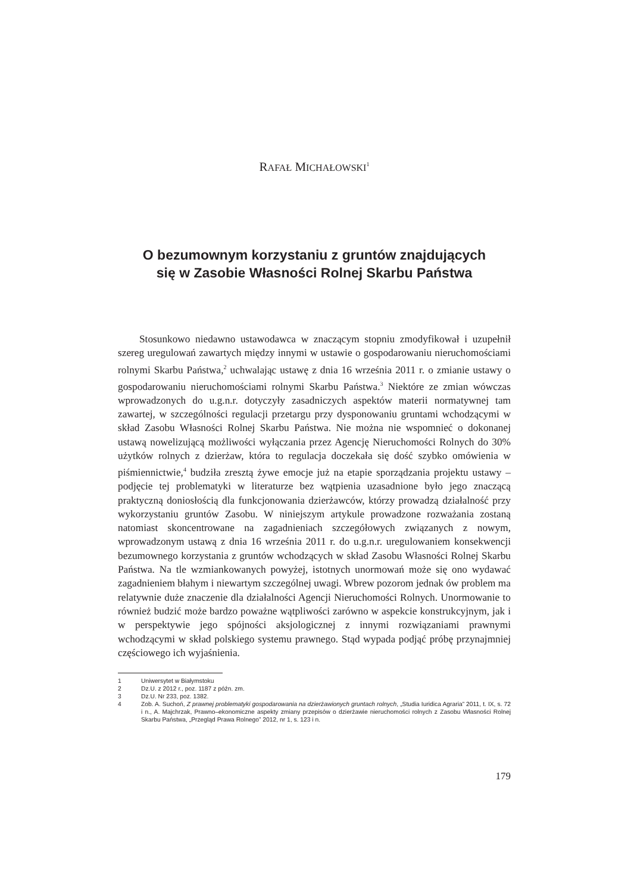RAFAŁ MICHAŁOWSKI<sup>1</sup>
O bezumownym korzystaniu z gruntów znajdujących
się w Zasobie Własności Rolnej Skarbu Państwa
Stosunkowo niedawno ustawodawca w znaczącym stopniu zmodyfikował i uzupełnił szereg uregulowań zawartych między innymi w ustawie o gospodarowaniu nieruchomościami rolnymi Skarbu Państwa,<sup>2</sup> uchwalając ustawę z dnia 16 września 2011 r. o zmianie ustawy o gospodarowaniu nieruchomościami rolnymi Skarbu Państwa.<sup>3</sup> Niektóre ze zmian wówczas wprowadzonych do u.g.n.r. dotyczyły zasadniczych aspektów materii normatywnej tam zawartej, w szczególności regulacji przetargu przy dysponowaniu gruntami wchodzącymi w skład Zasobu Własności Rolnej Skarbu Państwa. Nie można nie wspomnieć o dokonanej ustawą nowelizującą możliwości wyłączania przez Agencję Nieruchomości Rolnych do 30% użytków rolnych z dzierżaw, która to regulacja doczekała się dość szybko omówienia w piśmiennictwie,<sup>4</sup> budziła zresztą żywe emocje już na etapie sporządzania projektu ustawy – podjęcie tej problematyki w literaturze bez wątpienia uzasadnione było jego znaczącą praktyczną doniosłością dla funkcjonowania dzierżawców, którzy prowadzą działalność przy wykorzystaniu gruntów Zasobu. W niniejszym artykule prowadzone rozważania zostaną natomiast skoncentrowane na zagadnieniach szczegółowych związanych z nowym, wprowadzonym ustawą z dnia 16 września 2011 r. do u.g.n.r. uregulowaniem konsekwencji bezumownego korzystania z gruntów wchodzących w skład Zasobu Własności Rolnej Skarbu Państwa. Na tle wzmiankowanych powyżej, istotnych unormowań może się ono wydawać zagadnieniem błahym i niewartym szczególnej uwagi. Wbrew pozorom jednak ów problem ma relatywnie duże znaczenie dla działalności Agencji Nieruchomości Rolnych. Unormowanie to również budzić może bardzo poważne wątpliwości zarówno w aspekcie konstrukcyjnym, jak i w perspektywie jego spójności aksjologicznej z innymi rozwiązaniami prawnymi wchodzącymi w skład polskiego systemu prawnego. Stąd wypada podjąć próbę przynajmniej częściowego ich wyjaśnienia.
1 Uniwersytet w Białymstoku
2 Dz.U. z 2012 r., poz. 1187 z późn. zm.
3 Dz.U. Nr 233, poz. 1382.
4 Zob. A. Suchoń, Z prawnej problematyki gospodarowania na dzierżawionych gruntach rolnych, „Studia Iuridica Agraria” 2011, t. IX, s. 72 i n., A. Majchrzak, Prawno–ekonomiczne aspekty zmiany przepisów o dzierżawie nieruchomości rolnych z Zasobu Własności Rolnej Skarbu Państwa, „Przegląd Prawa Rolnego” 2012, nr 1, s. 123 i n.
179